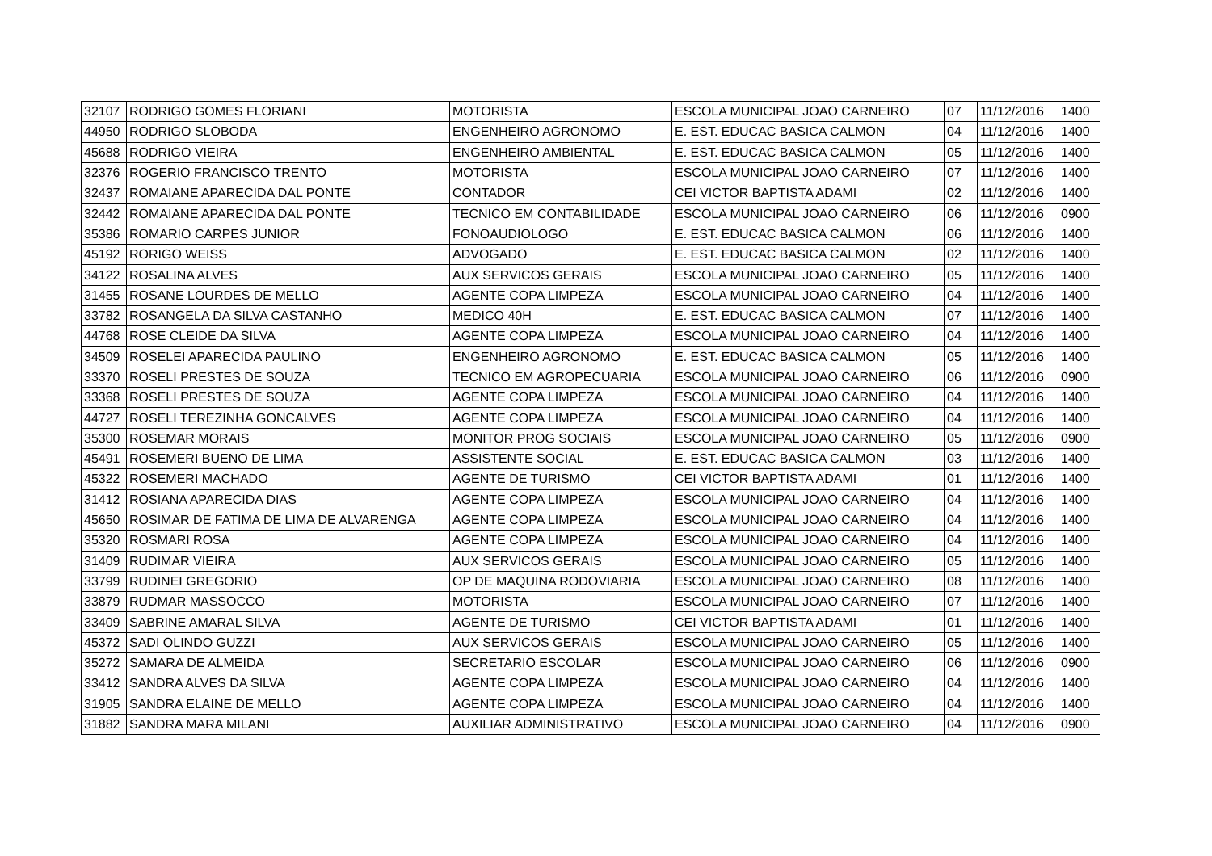| 32107 | RODRIGO GOMES FLORIANI | MOTORISTA | ESCOLA MUNICIPAL JOAO CARNEIRO | 07 | 11/12/2016 | 1400 |
| 44950 | RODRIGO SLOBODA | ENGENHEIRO AGRONOMO | E. EST. EDUCAC BASICA CALMON | 04 | 11/12/2016 | 1400 |
| 45688 | RODRIGO VIEIRA | ENGENHEIRO AMBIENTAL | E. EST. EDUCAC BASICA CALMON | 05 | 11/12/2016 | 1400 |
| 32376 | ROGERIO FRANCISCO TRENTO | MOTORISTA | ESCOLA MUNICIPAL JOAO CARNEIRO | 07 | 11/12/2016 | 1400 |
| 32437 | ROMAIANE APARECIDA DAL PONTE | CONTADOR | CEI VICTOR BAPTISTA ADAMI | 02 | 11/12/2016 | 1400 |
| 32442 | ROMAIANE APARECIDA DAL PONTE | TECNICO EM CONTABILIDADE | ESCOLA MUNICIPAL JOAO CARNEIRO | 06 | 11/12/2016 | 0900 |
| 35386 | ROMARIO CARPES JUNIOR | FONOAUDIOLOGO | E. EST. EDUCAC BASICA CALMON | 06 | 11/12/2016 | 1400 |
| 45192 | RORIGO WEISS | ADVOGADO | E. EST. EDUCAC BASICA CALMON | 02 | 11/12/2016 | 1400 |
| 34122 | ROSALINA ALVES | AUX SERVICOS GERAIS | ESCOLA MUNICIPAL JOAO CARNEIRO | 05 | 11/12/2016 | 1400 |
| 31455 | ROSANE LOURDES DE MELLO | AGENTE COPA LIMPEZA | ESCOLA MUNICIPAL JOAO CARNEIRO | 04 | 11/12/2016 | 1400 |
| 33782 | ROSANGELA DA SILVA CASTANHO | MEDICO 40H | E. EST. EDUCAC BASICA CALMON | 07 | 11/12/2016 | 1400 |
| 44768 | ROSE CLEIDE DA SILVA | AGENTE COPA LIMPEZA | ESCOLA MUNICIPAL JOAO CARNEIRO | 04 | 11/12/2016 | 1400 |
| 34509 | ROSELEI APARECIDA PAULINO | ENGENHEIRO AGRONOMO | E. EST. EDUCAC BASICA CALMON | 05 | 11/12/2016 | 1400 |
| 33370 | ROSELI PRESTES DE SOUZA | TECNICO EM AGROPECUARIA | ESCOLA MUNICIPAL JOAO CARNEIRO | 06 | 11/12/2016 | 0900 |
| 33368 | ROSELI PRESTES DE SOUZA | AGENTE COPA LIMPEZA | ESCOLA MUNICIPAL JOAO CARNEIRO | 04 | 11/12/2016 | 1400 |
| 44727 | ROSELI TEREZINHA GONCALVES | AGENTE COPA LIMPEZA | ESCOLA MUNICIPAL JOAO CARNEIRO | 04 | 11/12/2016 | 1400 |
| 35300 | ROSEMAR MORAIS | MONITOR PROG SOCIAIS | ESCOLA MUNICIPAL JOAO CARNEIRO | 05 | 11/12/2016 | 0900 |
| 45491 | ROSEMERI BUENO DE LIMA | ASSISTENTE SOCIAL | E. EST. EDUCAC BASICA CALMON | 03 | 11/12/2016 | 1400 |
| 45322 | ROSEMERI MACHADO | AGENTE DE TURISMO | CEI VICTOR BAPTISTA ADAMI | 01 | 11/12/2016 | 1400 |
| 31412 | ROSIANA APARECIDA DIAS | AGENTE COPA LIMPEZA | ESCOLA MUNICIPAL JOAO CARNEIRO | 04 | 11/12/2016 | 1400 |
| 45650 | ROSIMAR DE FATIMA DE LIMA DE ALVARENGA | AGENTE COPA LIMPEZA | ESCOLA MUNICIPAL JOAO CARNEIRO | 04 | 11/12/2016 | 1400 |
| 35320 | ROSMARI ROSA | AGENTE COPA LIMPEZA | ESCOLA MUNICIPAL JOAO CARNEIRO | 04 | 11/12/2016 | 1400 |
| 31409 | RUDIMAR VIEIRA | AUX SERVICOS GERAIS | ESCOLA MUNICIPAL JOAO CARNEIRO | 05 | 11/12/2016 | 1400 |
| 33799 | RUDINEI GREGORIO | OP DE MAQUINA RODOVIARIA | ESCOLA MUNICIPAL JOAO CARNEIRO | 08 | 11/12/2016 | 1400 |
| 33879 | RUDMAR MASSOCCO | MOTORISTA | ESCOLA MUNICIPAL JOAO CARNEIRO | 07 | 11/12/2016 | 1400 |
| 33409 | SABRINE AMARAL SILVA | AGENTE DE TURISMO | CEI VICTOR BAPTISTA ADAMI | 01 | 11/12/2016 | 1400 |
| 45372 | SADI OLINDO GUZZI | AUX SERVICOS GERAIS | ESCOLA MUNICIPAL JOAO CARNEIRO | 05 | 11/12/2016 | 1400 |
| 35272 | SAMARA DE ALMEIDA | SECRETARIO ESCOLAR | ESCOLA MUNICIPAL JOAO CARNEIRO | 06 | 11/12/2016 | 0900 |
| 33412 | SANDRA ALVES DA SILVA | AGENTE COPA LIMPEZA | ESCOLA MUNICIPAL JOAO CARNEIRO | 04 | 11/12/2016 | 1400 |
| 31905 | SANDRA ELAINE DE MELLO | AGENTE COPA LIMPEZA | ESCOLA MUNICIPAL JOAO CARNEIRO | 04 | 11/12/2016 | 1400 |
| 31882 | SANDRA MARA MILANI | AUXILIAR ADMINISTRATIVO | ESCOLA MUNICIPAL JOAO CARNEIRO | 04 | 11/12/2016 | 0900 |